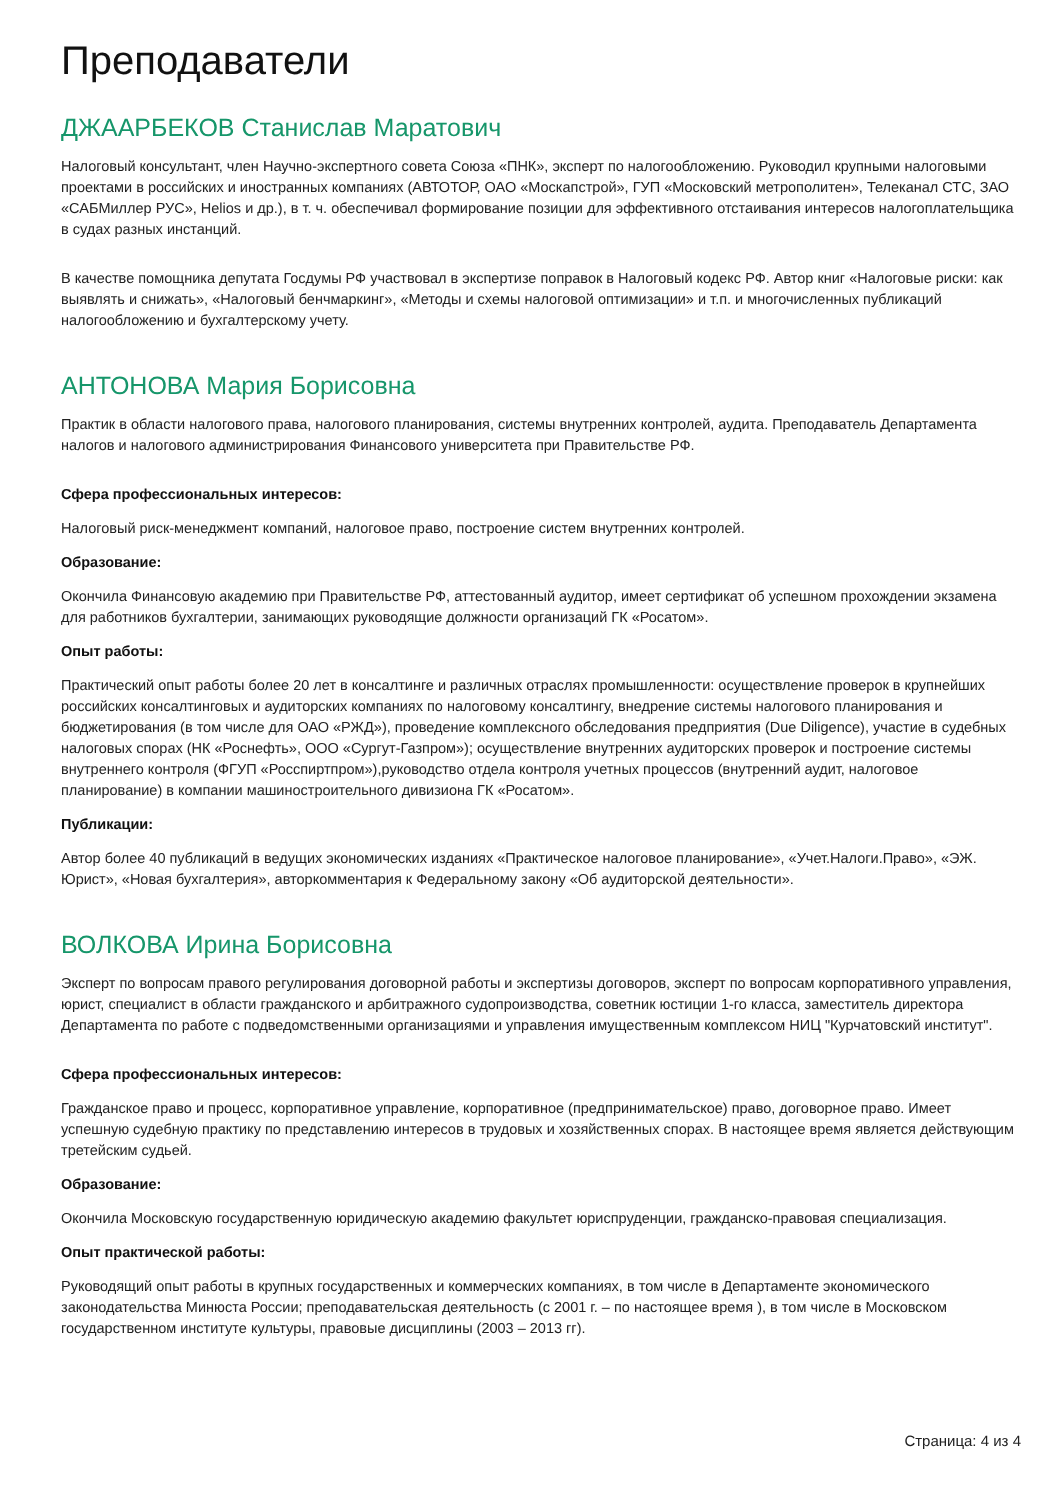Преподаватели
ДЖААРБЕКОВ Станислав Маратович
Налоговый консультант, член Научно-экспертного совета Союза «ПНК», эксперт по налогообложению. Руководил крупными налоговыми проектами в российских и иностранных компаниях (АВТОТОР, ОАО «Москапстрой», ГУП «Московский метрополитен», Телеканал СТС, ЗАО «САБМиллер РУС», Helios и др.), в т. ч. обеспечивал формирование позиции для эффективного отстаивания интересов налогоплательщика в судах разных инстанций.
В качестве помощника депутата Госдумы РФ участвовал в экспертизе поправок в Налоговый кодекс РФ. Автор книг «Налоговые риски: как выявлять и снижать», «Налоговый бенчмаркинг», «Методы и схемы налоговой оптимизации» и т.п. и многочисленных публикаций налогообложению и бухгалтерскому учету.
АНТОНОВА Мария Борисовна
Практик в области налогового права, налогового планирования, системы внутренних контролей, аудита. Преподаватель Департамента налогов и налогового администрирования Финансового университета при Правительстве РФ.
Сфера профессиональных интересов:
Налоговый риск-менеджмент компаний, налоговое право, построение систем внутренних контролей.
Образование:
Окончила Финансовую академию при Правительстве РФ, аттестованный аудитор, имеет сертификат об успешном прохождении экзамена для работников бухгалтерии, занимающих руководящие должности организаций ГК «Росатом».
Опыт работы:
Практический опыт работы более 20 лет в консалтинге и различных отраслях промышленности: осуществление проверок в крупнейших российских консалтинговых и аудиторских компаниях по налоговому консалтингу, внедрение системы налогового планирования и бюджетирования (в том числе для ОАО «РЖД»), проведение комплексного обследования предприятия (Due Diligence), участие в судебных налоговых спорах (НК «Роснефть», ООО «Сургут-Газпром»); осуществление внутренних аудиторских проверок и построение системы внутреннего контроля (ФГУП «Росспиртпром»),руководство отдела контроля учетных процессов (внутренний аудит, налоговое планирование) в компании машиностроительного дивизиона ГК «Росатом».
Публикации:
Автор более 40 публикаций в ведущих экономических изданиях «Практическое налоговое планирование», «Учет.Налоги.Право», «ЭЖ. Юрист», «Новая бухгалтерия», авторкомментария к Федеральному закону «Об аудиторской деятельности».
ВОЛКОВА Ирина Борисовна
Эксперт по вопросам правого регулирования договорной работы и экспертизы договоров, эксперт по вопросам корпоративного управления, юрист, специалист в области гражданского и арбитражного судопроизводства, советник юстиции 1-го класса, заместитель директора Департамента по работе с подведомственными организациями и управления имущественным комплексом НИЦ "Курчатовский институт".
Сфера профессиональных интересов:
Гражданское право и процесс, корпоративное управление, корпоративное (предпринимательское) право, договорное право. Имеет успешную судебную практику по представлению интересов в трудовых и хозяйственных спорах. В настоящее время является действующим третейским судьей.
Образование:
Окончила Московскую государственную юридическую академию факультет юриспруденции, гражданско-правовая специализация.
Опыт практической работы:
Руководящий опыт работы в крупных государственных и коммерческих компаниях, в том числе в Департаменте экономического законодательства Минюста России; преподавательская деятельность (с 2001 г. – по настоящее время ), в том числе в Московском государственном институте культуры, правовые дисциплины (2003 – 2013 гг).
Страница: 4 из 4